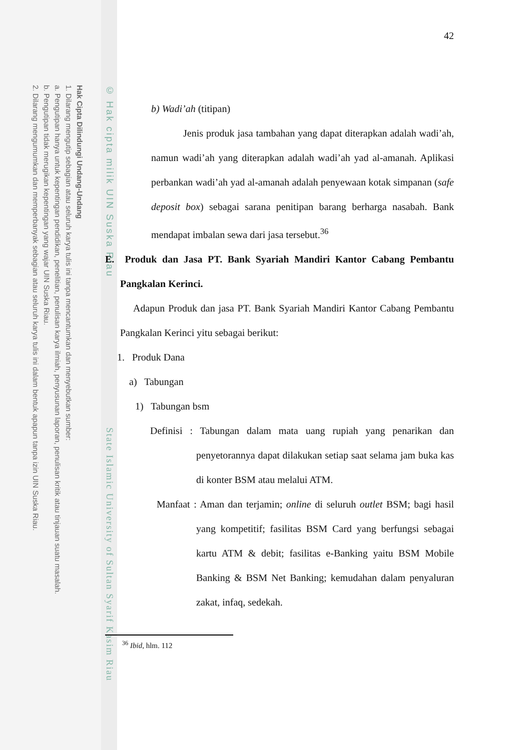Hak Cipta Dilindungi Undang-Undang
1. Dilarang mengutip sebagian atau seluruh karya tulis ini tanpa mencantumkan dan menyebutkan sumber:
a. Pengutipan hanya untuk kepentingan pendidikan, penelitian, penulisan karya ilmiah, penyusunan laporan, penulisan kritik atau tinjauan suatu masalah.
b. Pengutipan tidak merugikan kepentingan yang wajar UIN Suska Riau.
2. Dilarang mengumumkan dan memperbanyak sebagian atau seluruh karya tulis ini dalam bentuk apapun tanpa izin UIN Suska Riau.
© Hak cipta milik UIN Suska Riau
State Islamic University of Sultan Syarif Kasim Riau
42
b) Wadi’ah (titipan)
Jenis produk jasa tambahan yang dapat diterapkan adalah wadi’ah, namun wadi’ah yang diterapkan adalah wadi’ah yad al-amanah. Aplikasi perbankan wadi’ah yad al-amanah adalah penyewaan kotak simpanan (safe deposit box) sebagai sarana penitipan barang berharga nasabah. Bank mendapat imbalan sewa dari jasa tersebut.<sup>36</sup>
E. Produk dan Jasa PT. Bank Syariah Mandiri Kantor Cabang Pembantu Pangkalan Kerinci.
Adapun Produk dan jasa PT. Bank Syariah Mandiri Kantor Cabang Pembantu Pangkalan Kerinci yitu sebagai berikut:
1. Produk Dana
a) Tabungan
1) Tabungan bsm
Definisi : Tabungan dalam mata uang rupiah yang penarikan dan penyetorannya dapat dilakukan setiap saat selama jam buka kas di konter BSM atau melalui ATM.
Manfaat : Aman dan terjamin; online di seluruh outlet BSM; bagi hasil yang kompetitif; fasilitas BSM Card yang berfungsi sebagai kartu ATM & debit; fasilitas e-Banking yaitu BSM Mobile Banking & BSM Net Banking; kemudahan dalam penyaluran zakat, infaq, sedekah.
<sup>36</sup> Ibid, hlm. 112